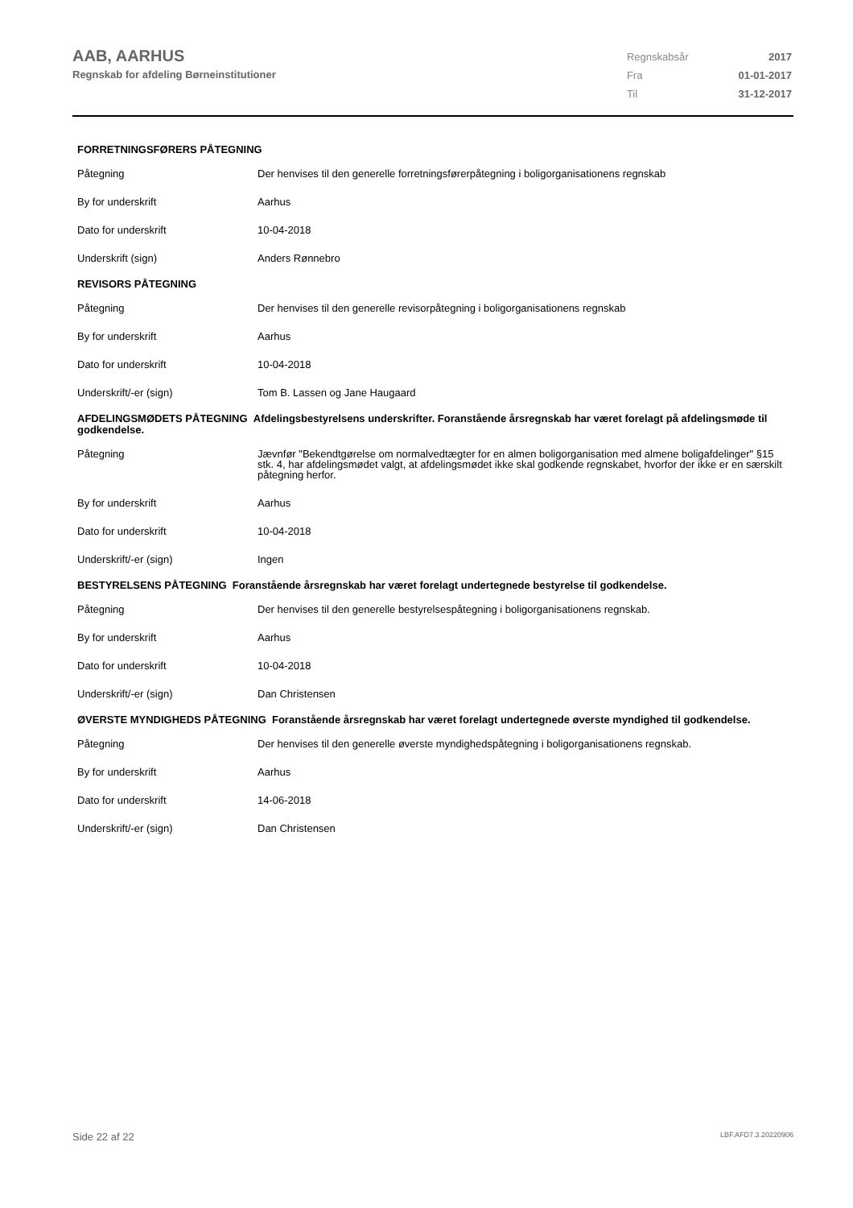AAB, AARHUS
Regnskab for afdeling Børneinstitutioner
| Regnskabsår | 2017 |
| Fra | 01-01-2017 |
| Til | 31-12-2017 |
| FORRETNINGSFØRERS PÅTEGNING | |
| --- | --- |
| Påtegning | Der henvises til den generelle forretningsførerpåtegning i boligorganisationens regnskab |
| By for underskrift | Aarhus |
| Dato for underskrift | 10-04-2018 |
| Underskrift (sign) | Anders Rønnebro |
| REVISORS PÅTEGNING | |
| Påtegning | Der henvises til den generelle revisorpåtegning i boligorganisationens regnskab |
| By for underskrift | Aarhus |
| Dato for underskrift | 10-04-2018 |
| Underskrift/-er (sign) | Tom B. Lassen og Jane Haugaard |
| AFDELINGSMØDETS PÅTEGNING Afdelingsbestyrelsens underskrifter. Foranstående årsregnskab har været forelagt på afdelingsmøde til godkendelse. | |
| Påtegning | Jævnfør "Bekendtgørelse om normalvedtægter for en almen boligorganisation med almene boligafdelinger" §15 stk. 4, har afdelingsmødet valgt, at afdelingsmødet ikke skal godkende regnskabet, hvorfor der ikke er en særskilt påtegning herfor. |
| By for underskrift | Aarhus |
| Dato for underskrift | 10-04-2018 |
| Underskrift/-er (sign) | Ingen |
| BESTYRELSENS PÅTEGNING Foranstående årsregnskab har været forelagt undertegnede bestyrelse til godkendelse. | |
| Påtegning | Der henvises til den generelle bestyrelsespåtegning i boligorganisationens regnskab. |
| By for underskrift | Aarhus |
| Dato for underskrift | 10-04-2018 |
| Underskrift/-er (sign) | Dan Christensen |
| ØVERSTE MYNDIGHEDS PÅTEGNING Foranstående årsregnskab har været forelagt undertegnede øverste myndighed til godkendelse. | |
| Påtegning | Der henvises til den generelle øverste myndighedspåtegning i boligorganisationens regnskab. |
| By for underskrift | Aarhus |
| Dato for underskrift | 14-06-2018 |
| Underskrift/-er (sign) | Dan Christensen |
Side 22 af 22 LBF.AFD7.3.20220906